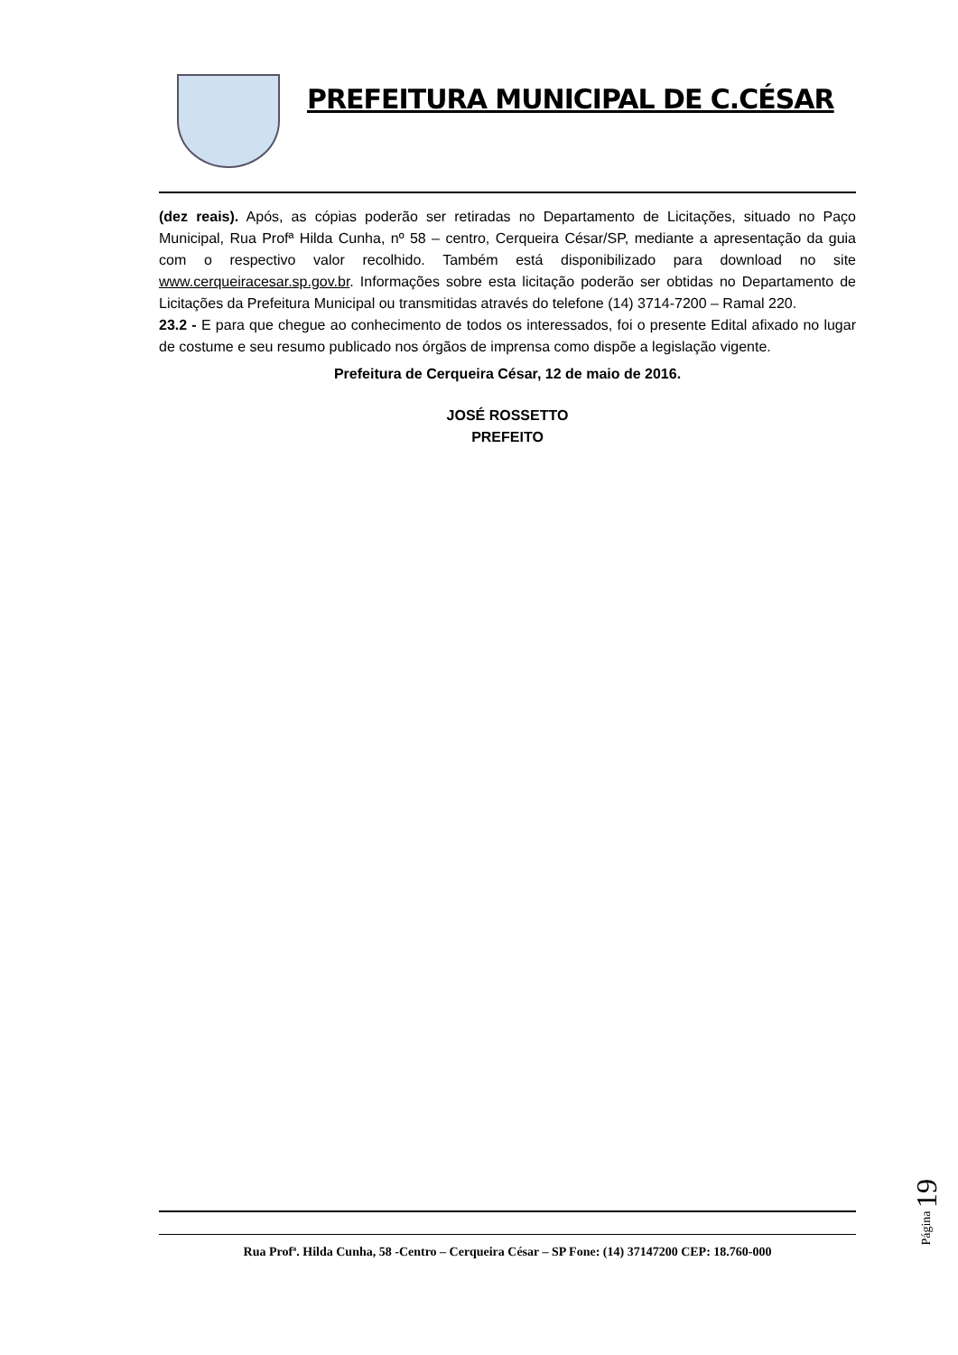PREFEITURA MUNICIPAL DE C.CÉSAR
(dez reais). Após, as cópias poderão ser retiradas no Departamento de Licitações, situado no Paço Municipal, Rua Profª Hilda Cunha, nº 58 – centro, Cerqueira César/SP, mediante a apresentação da guia com o respectivo valor recolhido. Também está disponibilizado para download no site www.cerqueiracesar.sp.gov.br. Informações sobre esta licitação poderão ser obtidas no Departamento de Licitações da Prefeitura Municipal ou transmitidas através do telefone (14) 3714-7200 – Ramal 220.
23.2 - E para que chegue ao conhecimento de todos os interessados, foi o presente Edital afixado no lugar de costume e seu resumo publicado nos órgãos de imprensa como dispõe a legislação vigente.
Prefeitura de Cerqueira César, 12 de maio de 2016.
JOSÉ ROSSETTO
PREFEITO
Rua Profª. Hilda Cunha, 58 -Centro – Cerqueira César – SP Fone: (14) 37147200 CEP: 18.760-000
Página 19